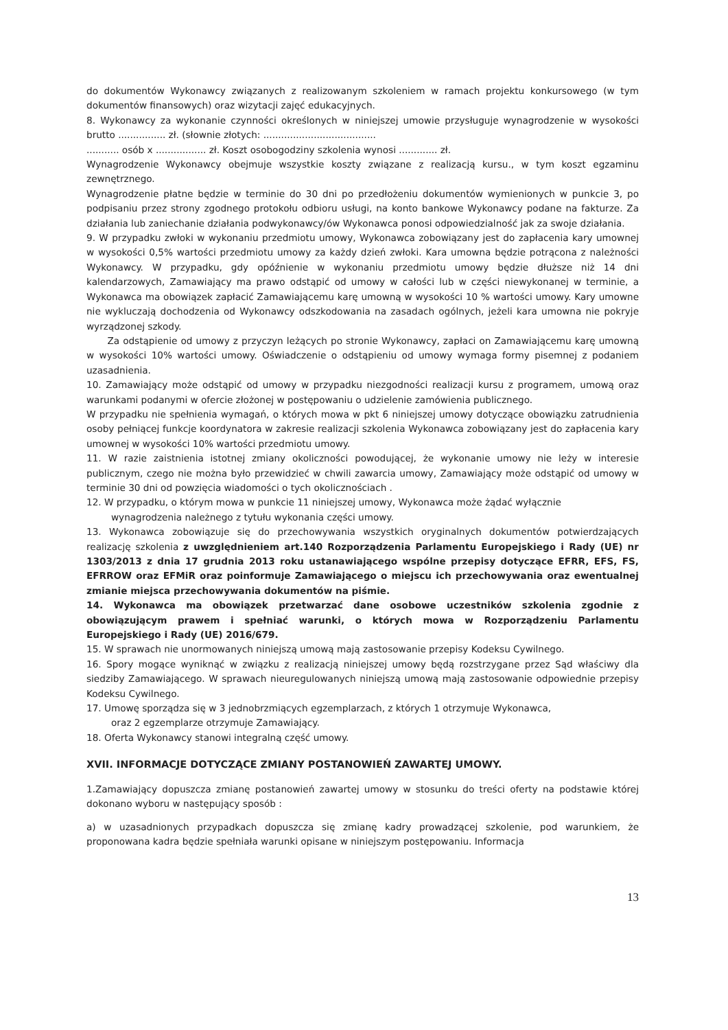do dokumentów Wykonawcy związanych z realizowanym szkoleniem w ramach projektu konkursowego (w tym dokumentów finansowych) oraz wizytacji zajęć edukacyjnych.
8. Wykonawcy za wykonanie czynności określonych w niniejszej umowie przysługuje wynagrodzenie w wysokości brutto ................ zł. (słownie złotych: ......................................
........... osób x ................. zł. Koszt osobogodziny szkolenia wynosi ............. zł.
Wynagrodzenie Wykonawcy obejmuje wszystkie koszty związane z realizacją kursu., w tym koszt egzaminu zewnętrznego.
Wynagrodzenie płatne będzie w terminie do 30 dni po przedłożeniu dokumentów wymienionych w punkcie 3, po podpisaniu przez strony zgodnego protokołu odbioru usługi, na konto bankowe Wykonawcy podane na fakturze. Za działania lub zaniechanie działania podwykonawcy/ów Wykonawca ponosi odpowiedzialność jak za swoje działania.
9. W przypadku zwłoki w wykonaniu przedmiotu umowy, Wykonawca zobowiązany jest do zapłacenia kary umownej w wysokości 0,5% wartości przedmiotu umowy za każdy dzień zwłoki. Kara umowna będzie potrącona z należności Wykonawcy. W przypadku, gdy opóźnienie w wykonaniu przedmiotu umowy będzie dłuższe niż 14 dni kalendarzowych, Zamawiający ma prawo odstąpić od umowy w całości lub w części niewykonanej w terminie, a Wykonawca ma obowiązek zapłacić Zamawiającemu karę umowną w wysokości 10 % wartości umowy. Kary umowne nie wykluczają dochodzenia od Wykonawcy odszkodowania na zasadach ogólnych, jeżeli kara umowna nie pokryje wyrządzonej szkody.
Za odstąpienie od umowy z przyczyn leżących po stronie Wykonawcy, zapłaci on Zamawiającemu karę umowną w wysokości 10% wartości umowy. Oświadczenie o odstąpieniu od umowy wymaga formy pisemnej z podaniem uzasadnienia.
10. Zamawiający może odstąpić od umowy w przypadku niezgodności realizacji kursu z programem, umową oraz warunkami podanymi w ofercie złożonej w postępowaniu o udzielenie zamówienia publicznego.
W przypadku nie spełnienia wymagań, o których mowa w pkt 6 niniejszej umowy dotyczące obowiązku zatrudnienia osoby pełniącej funkcje koordynatora w zakresie realizacji szkolenia Wykonawca zobowiązany jest do zapłacenia kary umownej w wysokości 10% wartości przedmiotu umowy.
11. W razie zaistnienia istotnej zmiany okoliczności powodującej, że wykonanie umowy nie leży w interesie publicznym, czego nie można było przewidzieć w chwili zawarcia umowy, Zamawiający może odstąpić od umowy w terminie 30 dni od powzięcia wiadomości o tych okolicznościach .
12. W przypadku, o którym mowa w punkcie 11 niniejszej umowy, Wykonawca może żądać wyłącznie
wynagrodzenia należnego z tytułu wykonania części umowy.
13. Wykonawca zobowiązuje się do przechowywania wszystkich oryginalnych dokumentów potwierdzających realizację szkolenia z uwzględnieniem art.140 Rozporządzenia Parlamentu Europejskiego i Rady (UE) nr 1303/2013 z dnia 17 grudnia 2013 roku ustanawiającego wspólne przepisy dotyczące EFRR, EFS, FS, EFRROW oraz EFMiR oraz poinformuje Zamawiającego o miejscu ich przechowywania oraz ewentualnej zmianie miejsca przechowywania dokumentów na piśmie.
14. Wykonawca ma obowiązek przetwarzać dane osobowe uczestników szkolenia zgodnie z obowiązującym prawem i spełniać warunki, o których mowa w Rozporządzeniu Parlamentu Europejskiego i Rady (UE) 2016/679.
15. W sprawach nie unormowanych niniejszą umową mają zastosowanie przepisy Kodeksu Cywilnego.
16. Spory mogące wyniknąć w związku z realizacją niniejszej umowy będą rozstrzygane przez Sąd właściwy dla siedziby Zamawiającego. W sprawach nieuregulowanych niniejszą umową mają zastosowanie odpowiednie przepisy Kodeksu Cywilnego.
17. Umowę sporządza się w 3 jednobrzmiących egzemplarzach, z których 1 otrzymuje Wykonawca,
oraz 2 egzemplarze otrzymuje Zamawiający.
18. Oferta Wykonawcy stanowi integralną część umowy.
XVII. INFORMACJE DOTYCZĄCE ZMIANY POSTANOWIEŃ ZAWARTEJ UMOWY.
1.Zamawiający dopuszcza zmianę postanowień zawartej umowy w stosunku do treści oferty na podstawie której dokonano wyboru w następujący sposób :
a) w uzasadnionych przypadkach dopuszcza się zmianę kadry prowadzącej szkolenie, pod warunkiem, że proponowana kadra będzie spełniała warunki opisane w niniejszym postępowaniu. Informacja
13